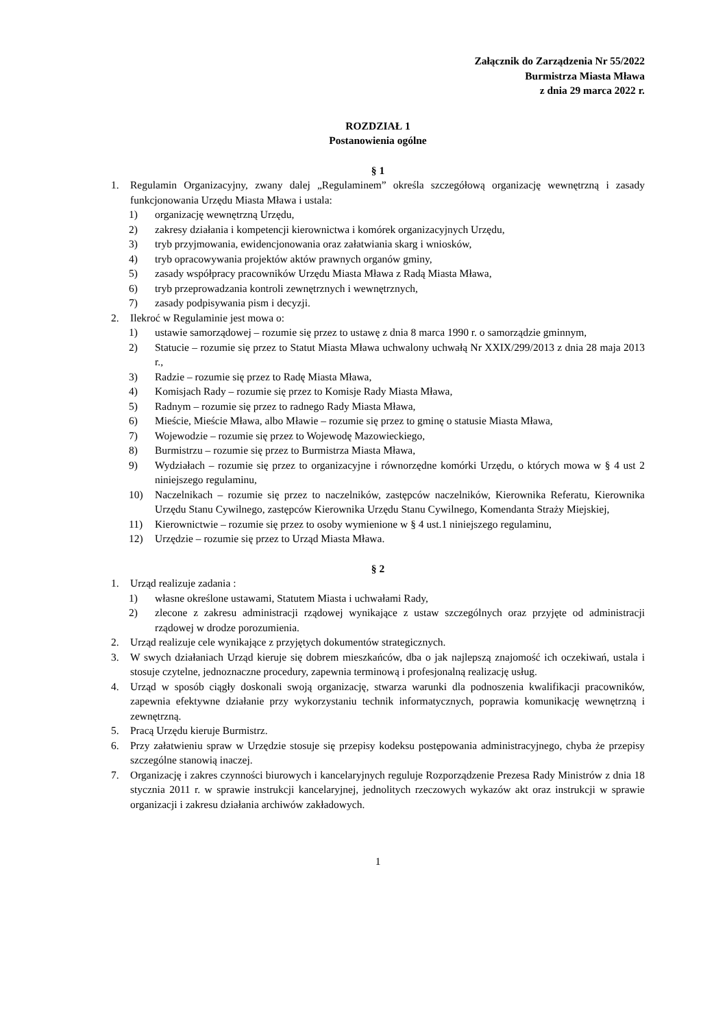Załącznik do Zarządzenia Nr 55/2022
Burmistrza Miasta Mława
z dnia 29 marca 2022 r.
ROZDZIAŁ 1
Postanowienia ogólne
§ 1
1. Regulamin Organizacyjny, zwany dalej „Regulaminem” określa szczegółową organizację wewnętrzną i zasady funkcjonowania Urzędu Miasta Mława i ustala:
1) organizację wewnętrzną Urzędu,
2) zakresy działania i kompetencji kierownictwa i komórek organizacyjnych Urzędu,
3) tryb przyjmowania, ewidencjonowania oraz załatwiania skarg i wniosków,
4) tryb opracowywania projektów aktów prawnych organów gminy,
5) zasady współpracy pracowników Urzędu Miasta Mława z Radą Miasta Mława,
6) tryb przeprowadzania kontroli zewnętrznych i wewnętrznych,
7) zasady podpisywania pism i decyzji.
2. Ilekroć w Regulaminie jest mowa o:
1) ustawie samorządowej – rozumie się przez to ustawę z dnia 8 marca 1990 r. o samorządzie gminnym,
2) Statucie – rozumie się przez to Statut Miasta Mława uchwalony uchwałą Nr XXIX/299/2013 z dnia 28 maja 2013 r.,
3) Radzie – rozumie się przez to Radę Miasta Mława,
4) Komisjach Rady – rozumie się przez to Komisje Rady Miasta Mława,
5) Radnym – rozumie się przez to radnego Rady Miasta Mława,
6) Mieście, Mieście Mława, albo Mławie – rozumie się przez to gminę o statusie Miasta Mława,
7) Wojewodzie – rozumie się przez to Wojewodę Mazowieckiego,
8) Burmistrzu – rozumie się przez to Burmistrza Miasta Mława,
9) Wydziałach – rozumie się przez to organizacyjne i równorzędne komórki Urzędu, o których mowa w § 4 ust 2 niniejszego regulaminu,
10) Naczelnikach – rozumie się przez to naczelników, zastępców naczelników, Kierownika Referatu, Kierownika Urzędu Stanu Cywilnego, zastępców Kierownika Urzędu Stanu Cywilnego, Komendanta Straży Miejskiej,
11) Kierownictwie – rozumie się przez to osoby wymienione w § 4 ust.1 niniejszego regulaminu,
12) Urzędzie – rozumie się przez to Urząd Miasta Mława.
§ 2
1. Urząd realizuje zadania :
1) własne określone ustawami, Statutem Miasta i uchwałami Rady,
2) zlecone z zakresu administracji rządowej wynikające z ustaw szczególnych oraz przyjęte od administracji rządowej w drodze porozumienia.
2. Urząd realizuje cele wynikające z przyjętych dokumentów strategicznych.
3. W swych działaniach Urząd kieruje się dobrem mieszkańców, dba o jak najlepszą znajomość ich oczekiwań, ustala i stosuje czytelne, jednoznaczne procedury, zapewnia terminową i profesjonalną realizację usług.
4. Urząd w sposób ciągły doskonali swoją organizację, stwarza warunki dla podnoszenia kwalifikacji pracowników, zapewnia efektywne działanie przy wykorzystaniu technik informatycznych, poprawia komunikację wewnętrzną i zewnętrzną.
5. Pracą Urzędu kieruje Burmistrz.
6. Przy załatwieniu spraw w Urzędzie stosuje się przepisy kodeksu postępowania administracyjnego, chyba że przepisy szczególne stanowią inaczej.
7. Organizację i zakres czynności biurowych i kancelaryjnych reguluje Rozporządzenie Prezesa Rady Ministrów z dnia 18 stycznia 2011 r. w sprawie instrukcji kancelaryjnej, jednolitych rzeczowych wykazów akt oraz instrukcji w sprawie organizacji i zakresu działania archiwów zakładowych.
1